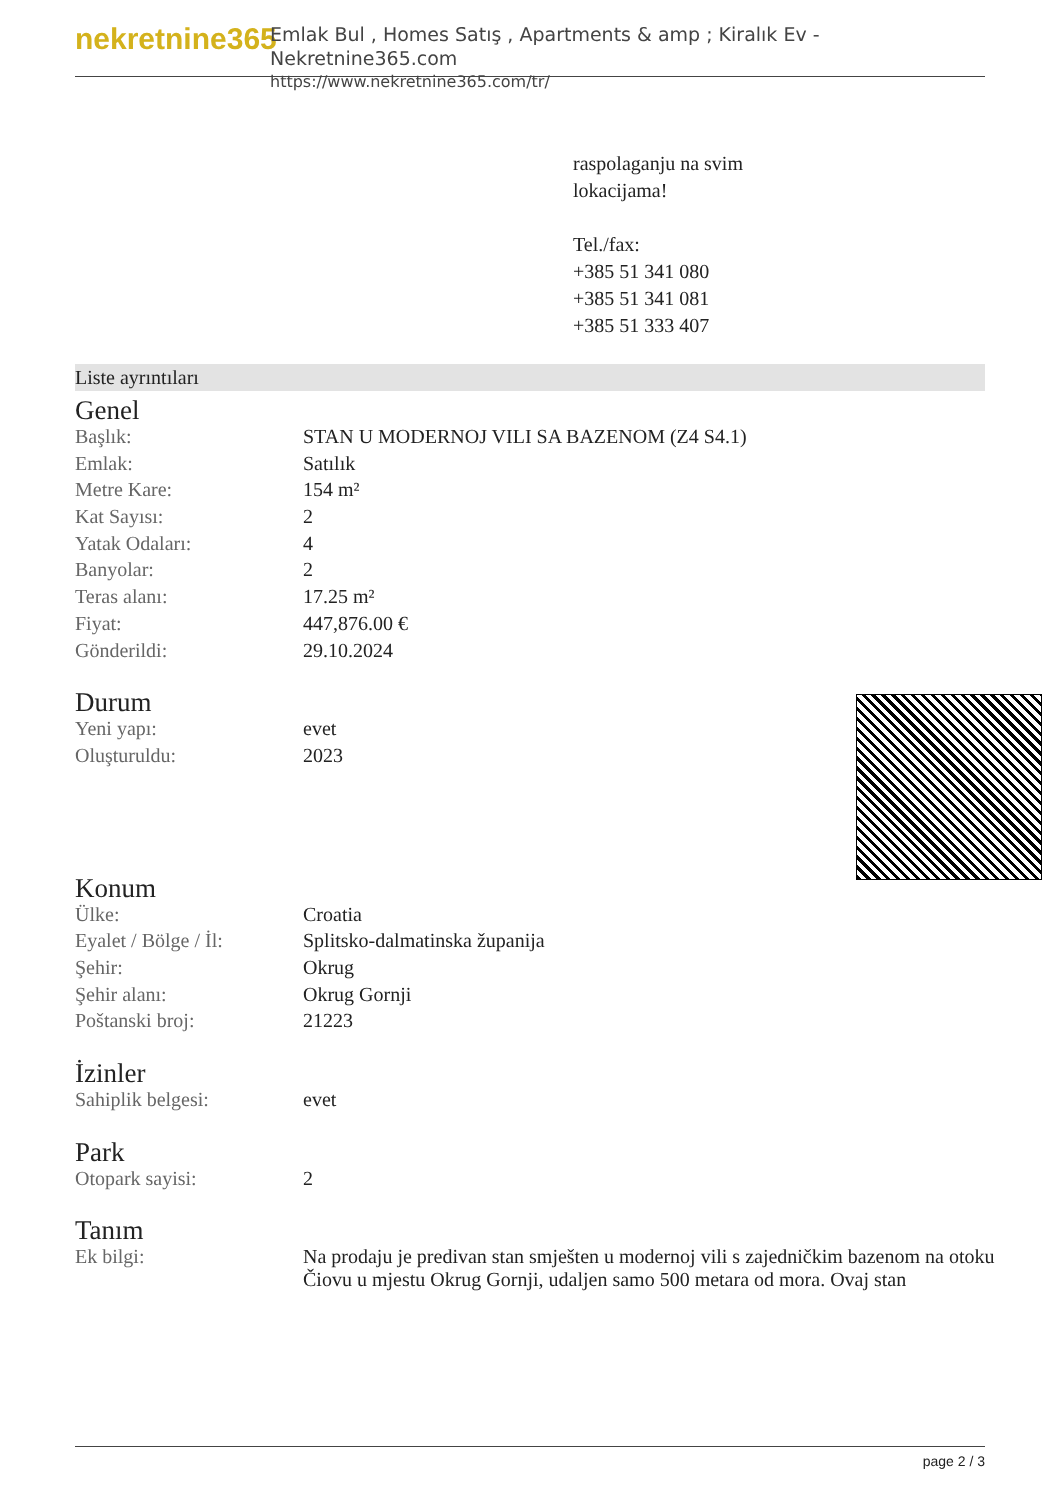nekretnine365
Emlak Bul , Homes Satış , Apartments & amp ; Kiralık Ev - Nekretnine365.com
https://www.nekretnine365.com/tr/
raspolaganju na svim
lokacijama!
Tel./fax:
+385 51 341 080
+385 51 341 081
+385 51 333 407
Liste ayrıntıları
Genel
| Başlık: | STAN U MODERNOJ VILI SA BAZENOM (Z4 S4.1) |
| Emlak: | Satılık |
| Metre Kare: | 154 m² |
| Kat Sayısı: | 2 |
| Yatak Odaları: | 4 |
| Banyolar: | 2 |
| Teras alanı: | 17.25 m² |
| Fiyat: | 447,876.00 € |
| Gönderildi: | 29.10.2024 |
Durum
| Yeni yapı: | evet |
| Oluşturuldu: | 2023 |
Konum
| Ülke: | Croatia |
| Eyalet / Bölge / İl: | Splitsko-dalmatinska županija |
| Şehir: | Okrug |
| Şehir alanı: | Okrug Gornji |
| Poštanski broj: | 21223 |
İzinler
| Sahiplik belgesi: | evet |
Park
| Otopark sayisi: | 2 |
Tanım
| Ek bilgi: | Na prodaju je predivan stan smješten u modernoj vili s zajedničkim bazenom na otoku Čiovu u mjestu Okrug Gornji, udaljen samo 500 metara od mora. Ovaj stan |
page 2 / 3